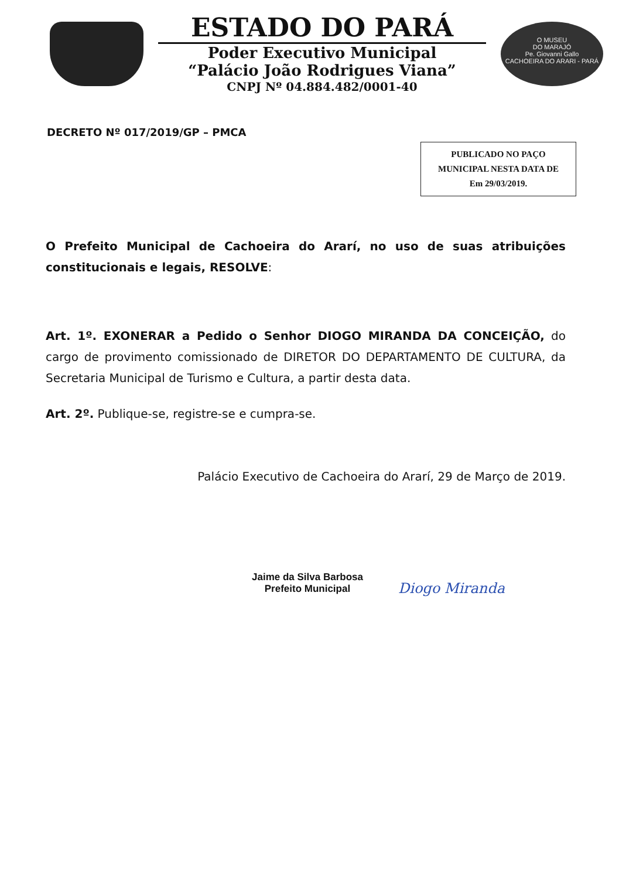ESTADO DO PARÁ
Poder Executivo Municipal
“Palácio João Rodrigues Viana”
CNPJ Nº 04.884.482/0001-40
O MUSEU
DO MARAJÓ
Pe. Giovanni Gallo
CACHOEIRA DO ARARI - PARÁ
DECRETO Nº 017/2019/GP – PMCA
PUBLICADO NO PAÇO
MUNICIPAL NESTA DATA DE
Em 29/03/2019.
O Prefeito Municipal de Cachoeira do Ararí, no uso de suas atribuições constitucionais e legais, RESOLVE:
Art. 1º. EXONERAR a Pedido o Senhor DIOGO MIRANDA DA CONCEIÇÃO, do cargo de provimento comissionado de DIRETOR DO DEPARTAMENTO DE CULTURA, da Secretaria Municipal de Turismo e Cultura, a partir desta data.
Art. 2º. Publique-se, registre-se e cumpra-se.
Palácio Executivo de Cachoeira do Ararí, 29 de Março de 2019.
Jaime da Silva Barbosa
Prefeito Municipal
Diogo Miranda